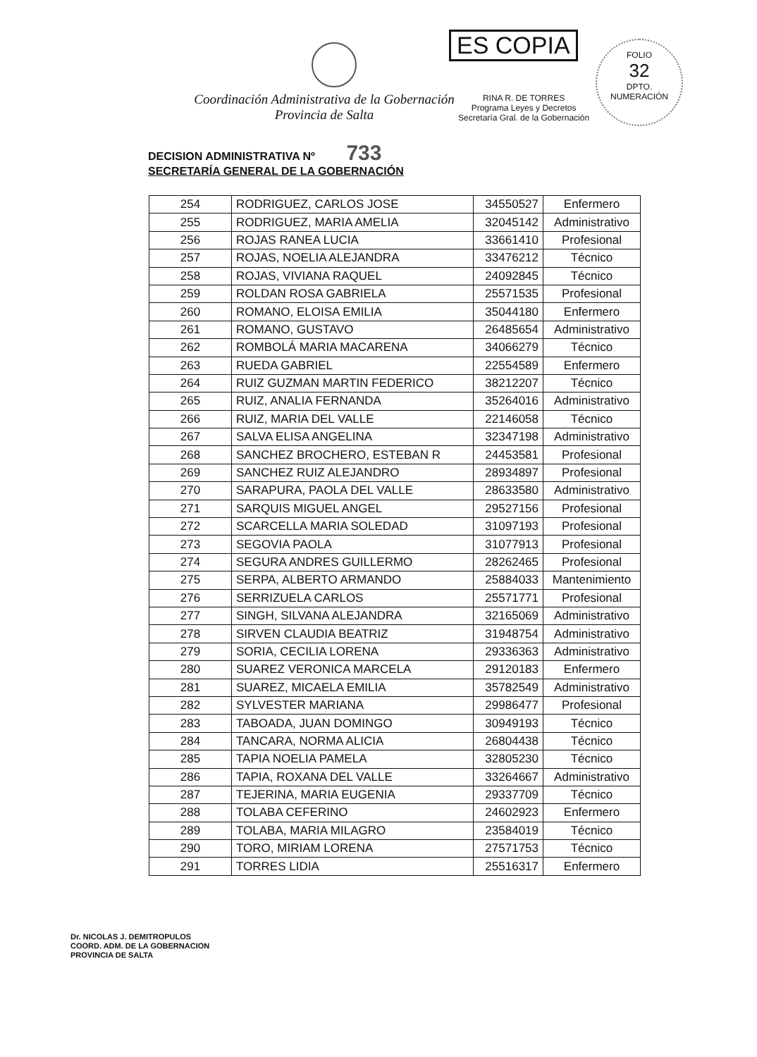Coordinación Administrativa de la Gobernación
Provincia de Salta
ES COPIA
RINA R. DE TORRES
Programa Leyes y Decretos
Secretaría Gral. de la Gobernación
FOLIO
32
DPTO. NUMERACIÓN
DECISION ADMINISTRATIVA Nº 733
SECRETARÍA GENERAL DE LA GOBERNACIÓN
| 254 | RODRIGUEZ, CARLOS JOSE | 34550527 | Enfermero |
| 255 | RODRIGUEZ, MARIA AMELIA | 32045142 | Administrativo |
| 256 | ROJAS RANEA LUCIA | 33661410 | Profesional |
| 257 | ROJAS, NOELIA ALEJANDRA | 33476212 | Técnico |
| 258 | ROJAS, VIVIANA RAQUEL | 24092845 | Técnico |
| 259 | ROLDAN ROSA GABRIELA | 25571535 | Profesional |
| 260 | ROMANO, ELOISA EMILIA | 35044180 | Enfermero |
| 261 | ROMANO, GUSTAVO | 26485654 | Administrativo |
| 262 | ROMBOLÁ MARIA MACARENA | 34066279 | Técnico |
| 263 | RUEDA GABRIEL | 22554589 | Enfermero |
| 264 | RUIZ GUZMAN MARTIN FEDERICO | 38212207 | Técnico |
| 265 | RUIZ, ANALIA FERNANDA | 35264016 | Administrativo |
| 266 | RUIZ, MARIA DEL VALLE | 22146058 | Técnico |
| 267 | SALVA ELISA ANGELINA | 32347198 | Administrativo |
| 268 | SANCHEZ BROCHERO, ESTEBAN R | 24453581 | Profesional |
| 269 | SANCHEZ RUIZ ALEJANDRO | 28934897 | Profesional |
| 270 | SARAPURA, PAOLA DEL VALLE | 28633580 | Administrativo |
| 271 | SARQUIS MIGUEL ANGEL | 29527156 | Profesional |
| 272 | SCARCELLA MARIA SOLEDAD | 31097193 | Profesional |
| 273 | SEGOVIA PAOLA | 31077913 | Profesional |
| 274 | SEGURA ANDRES GUILLERMO | 28262465 | Profesional |
| 275 | SERPA, ALBERTO ARMANDO | 25884033 | Mantenimiento |
| 276 | SERRIZUELA CARLOS | 25571771 | Profesional |
| 277 | SINGH, SILVANA ALEJANDRA | 32165069 | Administrativo |
| 278 | SIRVEN CLAUDIA BEATRIZ | 31948754 | Administrativo |
| 279 | SORIA, CECILIA LORENA | 29336363 | Administrativo |
| 280 | SUAREZ VERONICA MARCELA | 29120183 | Enfermero |
| 281 | SUAREZ, MICAELA EMILIA | 35782549 | Administrativo |
| 282 | SYLVESTER MARIANA | 29986477 | Profesional |
| 283 | TABOADA, JUAN DOMINGO | 30949193 | Técnico |
| 284 | TANCARA, NORMA ALICIA | 26804438 | Técnico |
| 285 | TAPIA NOELIA PAMELA | 32805230 | Técnico |
| 286 | TAPIA, ROXANA DEL VALLE | 33264667 | Administrativo |
| 287 | TEJERINA, MARIA EUGENIA | 29337709 | Técnico |
| 288 | TOLABA CEFERINO | 24602923 | Enfermero |
| 289 | TOLABA, MARIA MILAGRO | 23584019 | Técnico |
| 290 | TORO, MIRIAM LORENA | 27571753 | Técnico |
| 291 | TORRES LIDIA | 25516317 | Enfermero |
Dr. NICOLAS J. DEMITROPULOS
COORD. ADM. DE LA GOBERNACION
PROVINCIA DE SALTA